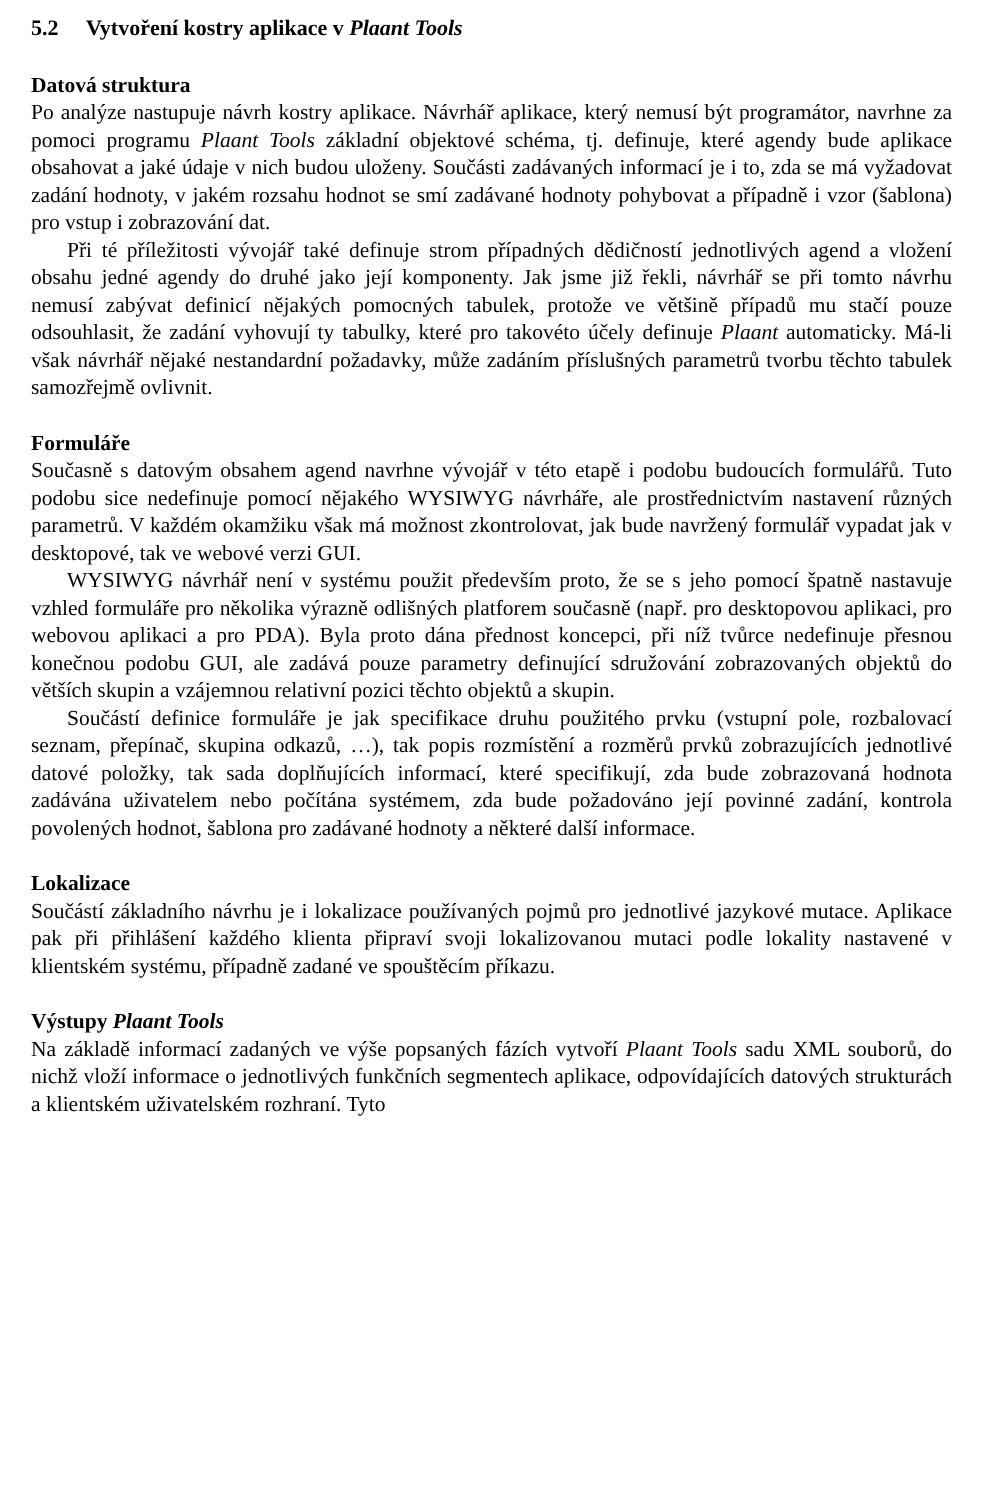5.2 Vytvoření kostry aplikace v Plaant Tools
Datová struktura
Po analýze nastupuje návrh kostry aplikace. Návrhář aplikace, který nemusí být programátor, navrhne za pomoci programu Plaant Tools základní objektové schéma, tj. definuje, které agendy bude aplikace obsahovat a jaké údaje v nich budou uloženy. Součásti zadávaných informací je i to, zda se má vyžadovat zadání hodnoty, v jakém rozsahu hodnot se smí zadávané hodnoty pohybovat a případně i vzor (šablona) pro vstup i zobrazování dat.
Při té příležitosti vývojář také definuje strom případných dědičností jednotlivých agend a vložení obsahu jedné agendy do druhé jako její komponenty. Jak jsme již řekli, návrhář se při tomto návrhu nemusí zabývat definicí nějakých pomocných tabulek, protože ve většině případů mu stačí pouze odsouhlasit, že zadání vyhovují ty tabulky, které pro takovéto účely definuje Plaant automaticky. Má-li však návrhář nějaké nestandardní požadavky, může zadáním příslušných parametrů tvorbu těchto tabulek samozřejmě ovlivnit.
Formuláře
Současně s datovým obsahem agend navrhne vývojář v této etapě i podobu budoucích formulářů. Tuto podobu sice nedefinuje pomocí nějakého WYSIWYG návrháře, ale prostřednictvím nastavení různých parametrů. V každém okamžiku však má možnost zkontrolovat, jak bude navržený formulář vypadat jak v desktopové, tak ve webové verzi GUI.
WYSIWYG návrhář není v systému použit především proto, že se s jeho pomocí špatně nastavuje vzhled formuláře pro několika výrazně odlišných platforem současně (např. pro desktopovou aplikaci, pro webovou aplikaci a pro PDA). Byla proto dána přednost koncepci, při níž tvůrce nedefinuje přesnou konečnou podobu GUI, ale zadává pouze parametry definující sdružování zobrazovaných objektů do větších skupin a vzájemnou relativní pozici těchto objektů a skupin.
Součástí definice formuláře je jak specifikace druhu použitého prvku (vstupní pole, rozbalovací seznam, přepínač, skupina odkazů, …), tak popis rozmístění a rozměrů prvků zobrazujících jednotlivé datové položky, tak sada doplňujících informací, které specifikují, zda bude zobrazovaná hodnota zadávána uživatelem nebo počítána systémem, zda bude požadováno její povinné zadání, kontrola povolených hodnot, šablona pro zadávané hodnoty a některé další informace.
Lokalizace
Součástí základního návrhu je i lokalizace používaných pojmů pro jednotlivé jazykové mutace. Aplikace pak při přihlášení každého klienta připraví svoji lokalizovanou mutaci podle lokality nastavené v klientském systému, případně zadané ve spouštěcím příkazu.
Výstupy Plaant Tools
Na základě informací zadaných ve výše popsaných fázích vytvoří Plaant Tools sadu XML souborů, do nichž vloží informace o jednotlivých funkčních segmentech aplikace, odpovídajících datových strukturách a klientském uživatelském rozhraní. Tyto